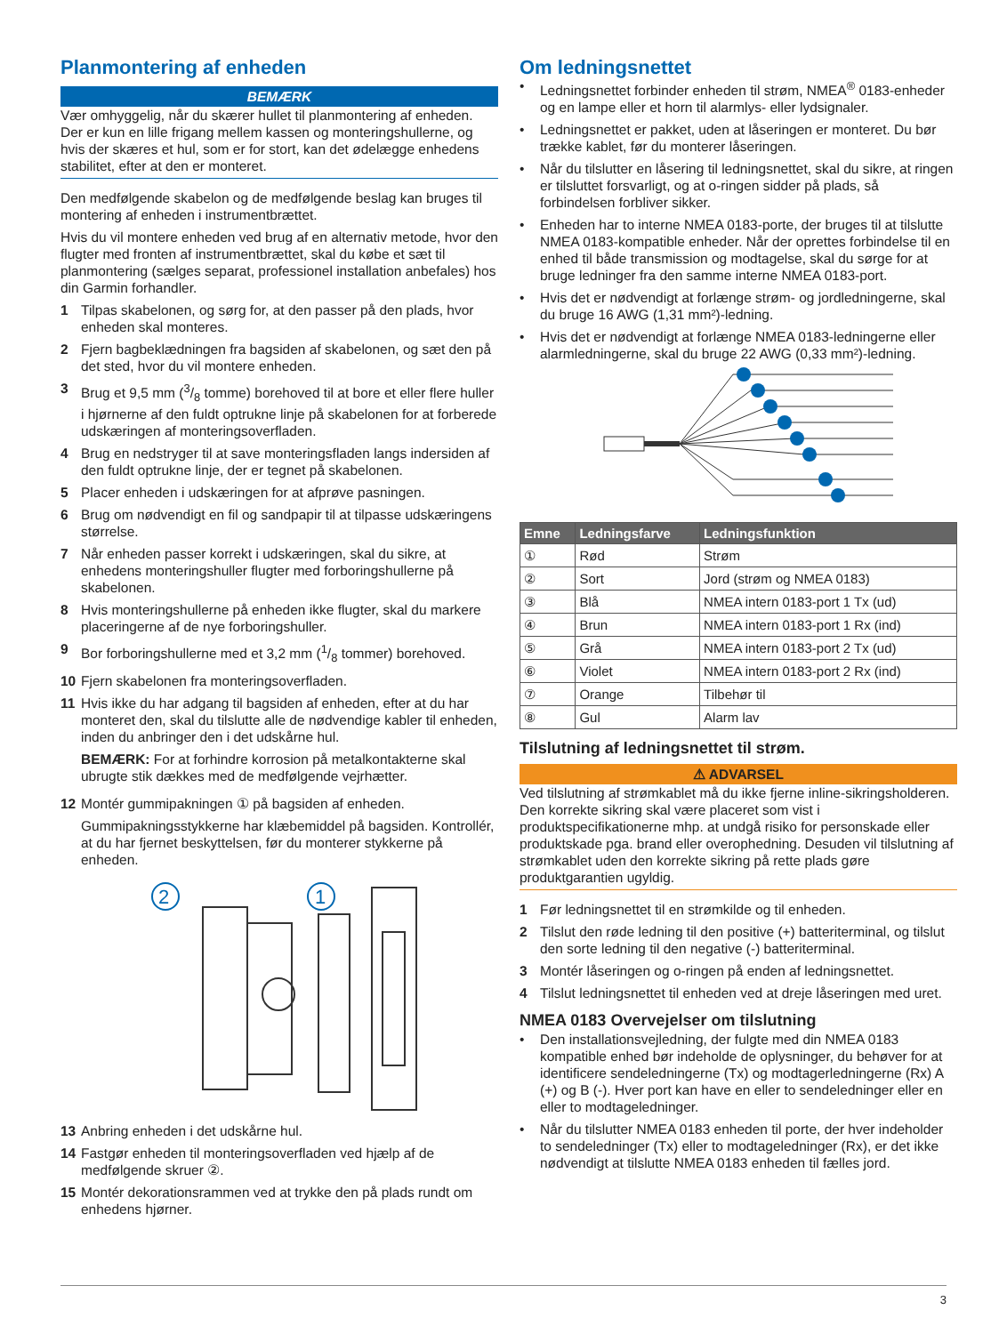Planmontering af enheden
BEMÆRK
Vær omhyggelig, når du skærer hullet til planmontering af enheden. Der er kun en lille frigang mellem kassen og monteringshullerne, og hvis der skæres et hul, som er for stort, kan det ødelægge enhedens stabilitet, efter at den er monteret.
Den medfølgende skabelon og de medfølgende beslag kan bruges til montering af enheden i instrumentbrættet.
Hvis du vil montere enheden ved brug af en alternativ metode, hvor den flugter med fronten af instrumentbrættet, skal du købe et sæt til planmontering (sælges separat, professionel installation anbefales) hos din Garmin forhandler.
1 Tilpas skabelonen, og sørg for, at den passer på den plads, hvor enheden skal monteres.
2 Fjern bagbeklædningen fra bagsiden af skabelonen, og sæt den på det sted, hvor du vil montere enheden.
3 Brug et 9,5 mm (3/8 tomme) borehoved til at bore et eller flere huller i hjørnerne af den fuldt optrukne linje på skabelonen for at forberede udskæringen af monteringsoverfladen.
4 Brug en nedstryger til at save monteringsfladen langs indersiden af den fuldt optrukne linje, der er tegnet på skabelonen.
5 Placer enheden i udskæringen for at afprøve pasningen.
6 Brug om nødvendigt en fil og sandpapir til at tilpasse udskæringens størrelse.
7 Når enheden passer korrekt i udskæringen, skal du sikre, at enhedens monteringshuller flugter med forboringshullerne på skabelonen.
8 Hvis monteringshullerne på enheden ikke flugter, skal du markere placeringerne af de nye forboringshuller.
9 Bor forboringshullerne med et 3,2 mm (1/8 tommer) borehoved.
10 Fjern skabelonen fra monteringsoverfladen.
11 Hvis ikke du har adgang til bagsiden af enheden, efter at du har monteret den, skal du tilslutte alle de nødvendige kabler til enheden, inden du anbringer den i det udskårne hul.
BEMÆRK: For at forhindre korrosion på metalkontakterne skal ubrugte stik dækkes med de medfølgende vejrhætter.
12 Montér gummipakningen ① på bagsiden af enheden.
Gummipakningsstykkerne har klæbemiddel på bagsiden. Kontrollér, at du har fjernet beskyttelsen, før du monterer stykkerne på enheden.
2
1
13 Anbring enheden i det udskårne hul.
14 Fastgør enheden til monteringsoverfladen ved hjælp af de medfølgende skruer ②.
15 Montér dekorationsrammen ved at trykke den på plads rundt om enhedens hjørner.
Om ledningsnettet
• Ledningsnettet forbinder enheden til strøm, NMEA<sup>®</sup> 0183-enheder og en lampe eller et horn til alarmlys- eller lydsignaler.
• Ledningsnettet er pakket, uden at låseringen er monteret. Du bør trække kablet, før du monterer låseringen.
• Når du tilslutter en låsering til ledningsnettet, skal du sikre, at ringen er tilsluttet forsvarligt, og at o-ringen sidder på plads, så forbindelsen forbliver sikker.
• Enheden har to interne NMEA 0183-porte, der bruges til at tilslutte NMEA 0183-kompatible enheder. Når der oprettes forbindelse til en enhed til både transmission og modtagelse, skal du sørge for at bruge ledninger fra den samme interne NMEA 0183-port.
• Hvis det er nødvendigt at forlænge strøm- og jordledningerne, skal du bruge 16 AWG (1,31 mm²)-ledning.
• Hvis det er nødvendigt at forlænge NMEA 0183-ledningerne eller alarmledningerne, skal du bruge 22 AWG (0,33 mm²)-ledning.
| Emne | Ledningsfarve | Ledningsfunktion |
| --- | --- | --- |
| ① | Rød | Strøm |
| ② | Sort | Jord (strøm og NMEA 0183) |
| ③ | Blå | NMEA intern 0183-port 1 Tx (ud) |
| ④ | Brun | NMEA intern 0183-port 1 Rx (ind) |
| ⑤ | Grå | NMEA intern 0183-port 2 Tx (ud) |
| ⑥ | Violet | NMEA intern 0183-port 2 Rx (ind) |
| ⑦ | Orange | Tilbehør til |
| ⑧ | Gul | Alarm lav |
Tilslutning af ledningsnettet til strøm.
⚠ ADVARSEL
Ved tilslutning af strømkablet må du ikke fjerne inline-sikringsholderen. Den korrekte sikring skal være placeret som vist i produktspecifikationerne mhp. at undgå risiko for personskade eller produktskade pga. brand eller overophedning. Desuden vil tilslutning af strømkablet uden den korrekte sikring på rette plads gøre produktgarantien ugyldig.
1 Før ledningsnettet til en strømkilde og til enheden.
2 Tilslut den røde ledning til den positive (+) batteriterminal, og tilslut den sorte ledning til den negative (-) batteriterminal.
3 Montér låseringen og o-ringen på enden af ledningsnettet.
4 Tilslut ledningsnettet til enheden ved at dreje låseringen med uret.
NMEA 0183 Overvejelser om tilslutning
• Den installationsvejledning, der fulgte med din NMEA 0183 kompatible enhed bør indeholde de oplysninger, du behøver for at identificere sendeledningerne (Tx) og modtagerledningerne (Rx) A (+) og B (-). Hver port kan have en eller to sendeledninger eller en eller to modtageledninger.
• Når du tilslutter NMEA 0183 enheden til porte, der hver indeholder to sendeledninger (Tx) eller to modtageledninger (Rx), er det ikke nødvendigt at tilslutte NMEA 0183 enheden til fælles jord.
3